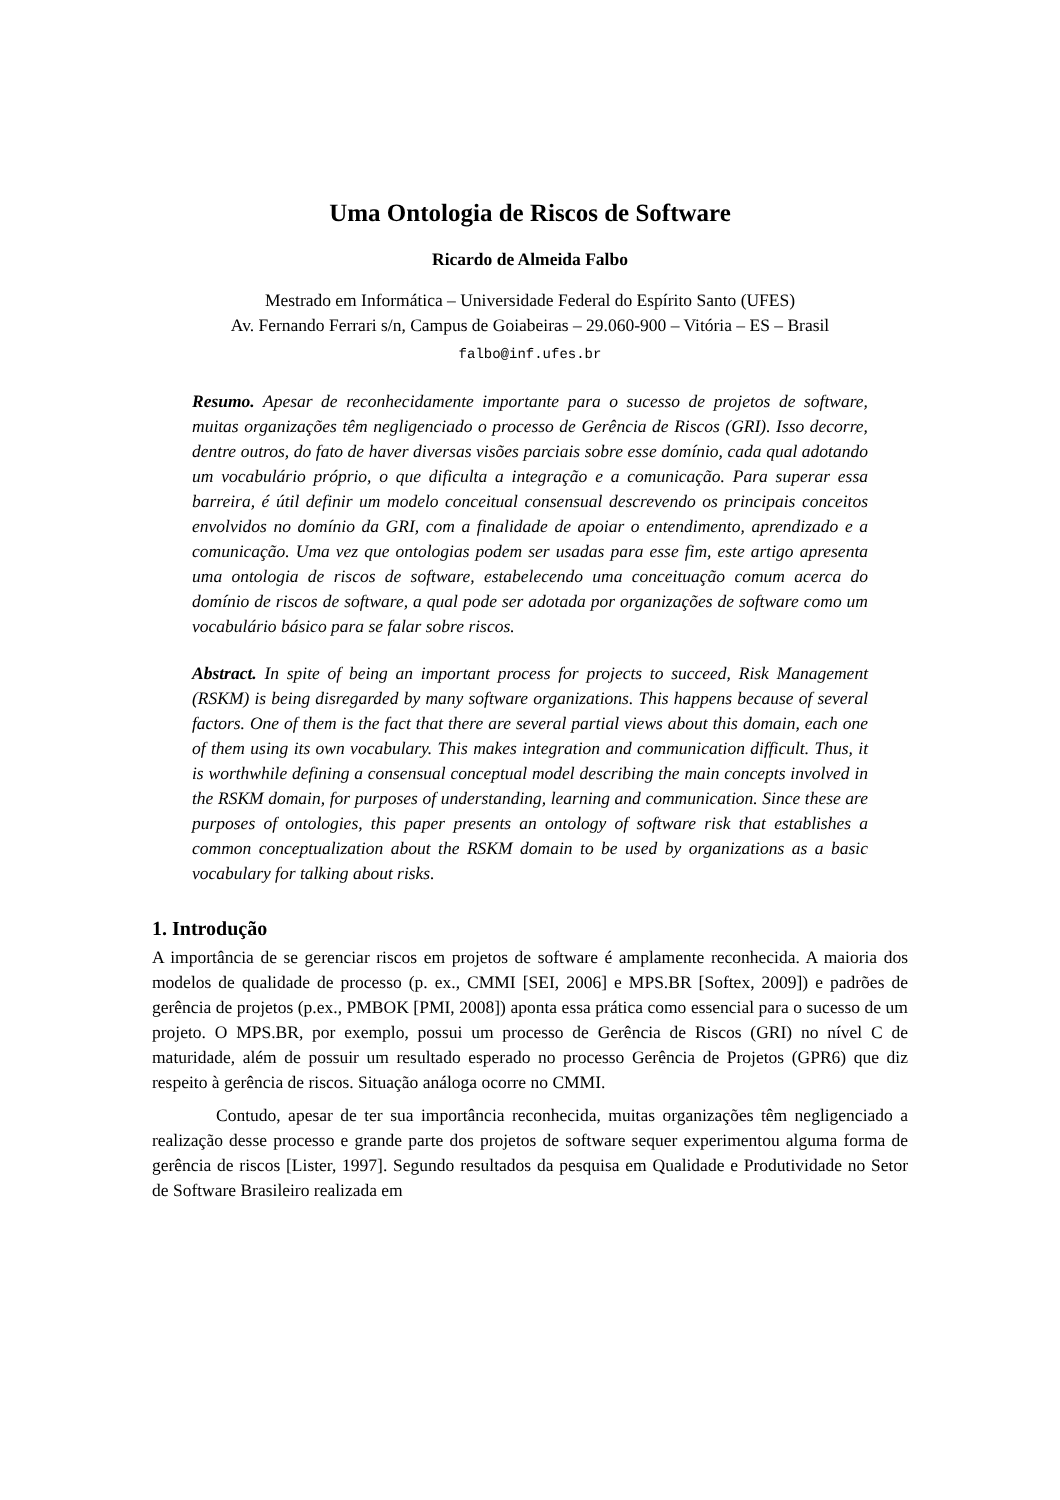Uma Ontologia de Riscos de Software
Ricardo de Almeida Falbo
Mestrado em Informática – Universidade Federal do Espírito Santo (UFES)
Av. Fernando Ferrari s/n, Campus de Goiabeiras – 29.060-900 – Vitória – ES – Brasil
falbo@inf.ufes.br
Resumo. Apesar de reconhecidamente importante para o sucesso de projetos de software, muitas organizações têm negligenciado o processo de Gerência de Riscos (GRI). Isso decorre, dentre outros, do fato de haver diversas visões parciais sobre esse domínio, cada qual adotando um vocabulário próprio, o que dificulta a integração e a comunicação. Para superar essa barreira, é útil definir um modelo conceitual consensual descrevendo os principais conceitos envolvidos no domínio da GRI, com a finalidade de apoiar o entendimento, aprendizado e a comunicação. Uma vez que ontologias podem ser usadas para esse fim, este artigo apresenta uma ontologia de riscos de software, estabelecendo uma conceituação comum acerca do domínio de riscos de software, a qual pode ser adotada por organizações de software como um vocabulário básico para se falar sobre riscos.
Abstract. In spite of being an important process for projects to succeed, Risk Management (RSKM) is being disregarded by many software organizations. This happens because of several factors. One of them is the fact that there are several partial views about this domain, each one of them using its own vocabulary. This makes integration and communication difficult. Thus, it is worthwhile defining a consensual conceptual model describing the main concepts involved in the RSKM domain, for purposes of understanding, learning and communication. Since these are purposes of ontologies, this paper presents an ontology of software risk that establishes a common conceptualization about the RSKM domain to be used by organizations as a basic vocabulary for talking about risks.
1. Introdução
A importância de se gerenciar riscos em projetos de software é amplamente reconhecida. A maioria dos modelos de qualidade de processo (p. ex., CMMI [SEI, 2006] e MPS.BR [Softex, 2009]) e padrões de gerência de projetos (p.ex., PMBOK [PMI, 2008]) aponta essa prática como essencial para o sucesso de um projeto. O MPS.BR, por exemplo, possui um processo de Gerência de Riscos (GRI) no nível C de maturidade, além de possuir um resultado esperado no processo Gerência de Projetos (GPR6) que diz respeito à gerência de riscos. Situação análoga ocorre no CMMI.
Contudo, apesar de ter sua importância reconhecida, muitas organizações têm negligenciado a realização desse processo e grande parte dos projetos de software sequer experimentou alguma forma de gerência de riscos [Lister, 1997]. Segundo resultados da pesquisa em Qualidade e Produtividade no Setor de Software Brasileiro realizada em